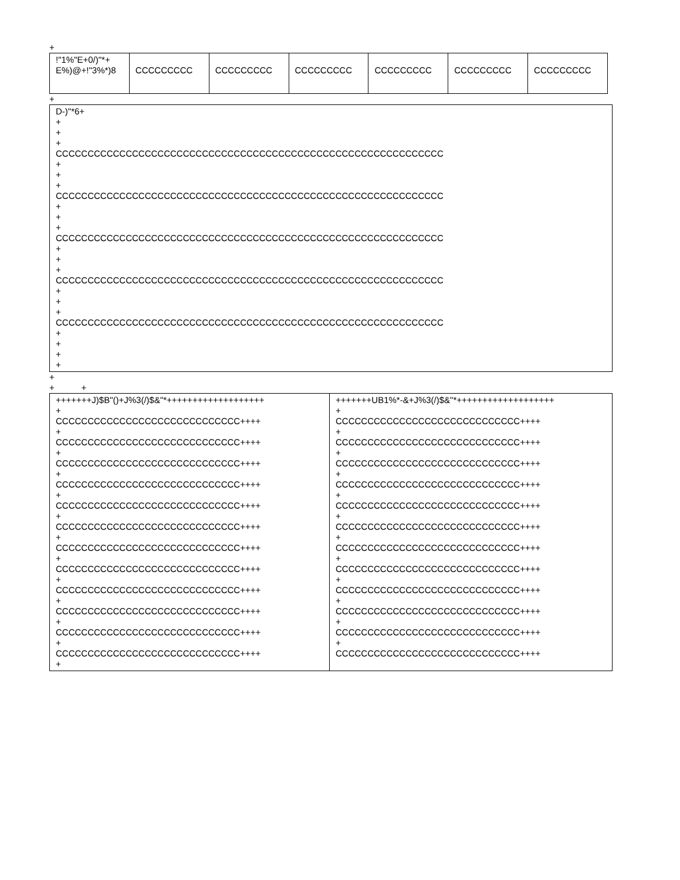+
| !"1%"E+0/)"*+ E%)@+!"3%*)8 | CCCCCCCCC | CCCCCCCCC | CCCCCCCCC | CCCCCCCCC | CCCCCCCCC | CCCCCCCCC |
+
D-)"*6+
+
+
+
CCCCCCCCCCCCCCCCCCCCCCCCCCCCCCCCCCCCCCCCCCCCCCCCCCCCCCCCCCCCC
+
+
+
CCCCCCCCCCCCCCCCCCCCCCCCCCCCCCCCCCCCCCCCCCCCCCCCCCCCCCCCCCCCC
+
+
+
CCCCCCCCCCCCCCCCCCCCCCCCCCCCCCCCCCCCCCCCCCCCCCCCCCCCCCCCCCCCC
+
+
+
CCCCCCCCCCCCCCCCCCCCCCCCCCCCCCCCCCCCCCCCCCCCCCCCCCCCCCCCCCCCC
+
+
+
CCCCCCCCCCCCCCCCCCCCCCCCCCCCCCCCCCCCCCCCCCCCCCCCCCCCCCCCCCCCC
+
+
+
+
+
+ +
| +++++++J)$B"()+J%3(/)$&"*+++++++++++++++++++ + CCCCCCCCCCCCCCCCCCCCCCCCCCCCC++++ + CCCCCCCCCCCCCCCCCCCCCCCCCCCCC++++ + CCCCCCCCCCCCCCCCCCCCCCCCCCCCC++++ + CCCCCCCCCCCCCCCCCCCCCCCCCCCCC++++ + CCCCCCCCCCCCCCCCCCCCCCCCCCCCC++++ + CCCCCCCCCCCCCCCCCCCCCCCCCCCCC++++ + CCCCCCCCCCCCCCCCCCCCCCCCCCCCC++++ + CCCCCCCCCCCCCCCCCCCCCCCCCCCCC++++ + CCCCCCCCCCCCCCCCCCCCCCCCCCCCC++++ + CCCCCCCCCCCCCCCCCCCCCCCCCCCCC++++ + CCCCCCCCCCCCCCCCCCCCCCCCCCCCC++++ + CCCCCCCCCCCCCCCCCCCCCCCCCCCCC++++ + | +++++++UB1%*-&+J%3(/)$&"*+++++++++++++++++++ + CCCCCCCCCCCCCCCCCCCCCCCCCCCCC++++ + CCCCCCCCCCCCCCCCCCCCCCCCCCCCC++++ + CCCCCCCCCCCCCCCCCCCCCCCCCCCCC++++ + CCCCCCCCCCCCCCCCCCCCCCCCCCCCC++++ + CCCCCCCCCCCCCCCCCCCCCCCCCCCCC++++ + CCCCCCCCCCCCCCCCCCCCCCCCCCCCC++++ + CCCCCCCCCCCCCCCCCCCCCCCCCCCCC++++ + CCCCCCCCCCCCCCCCCCCCCCCCCCCCC++++ + CCCCCCCCCCCCCCCCCCCCCCCCCCCCC++++ + CCCCCCCCCCCCCCCCCCCCCCCCCCCCC++++ + CCCCCCCCCCCCCCCCCCCCCCCCCCCCC++++ + CCCCCCCCCCCCCCCCCCCCCCCCCCCCC++++ |